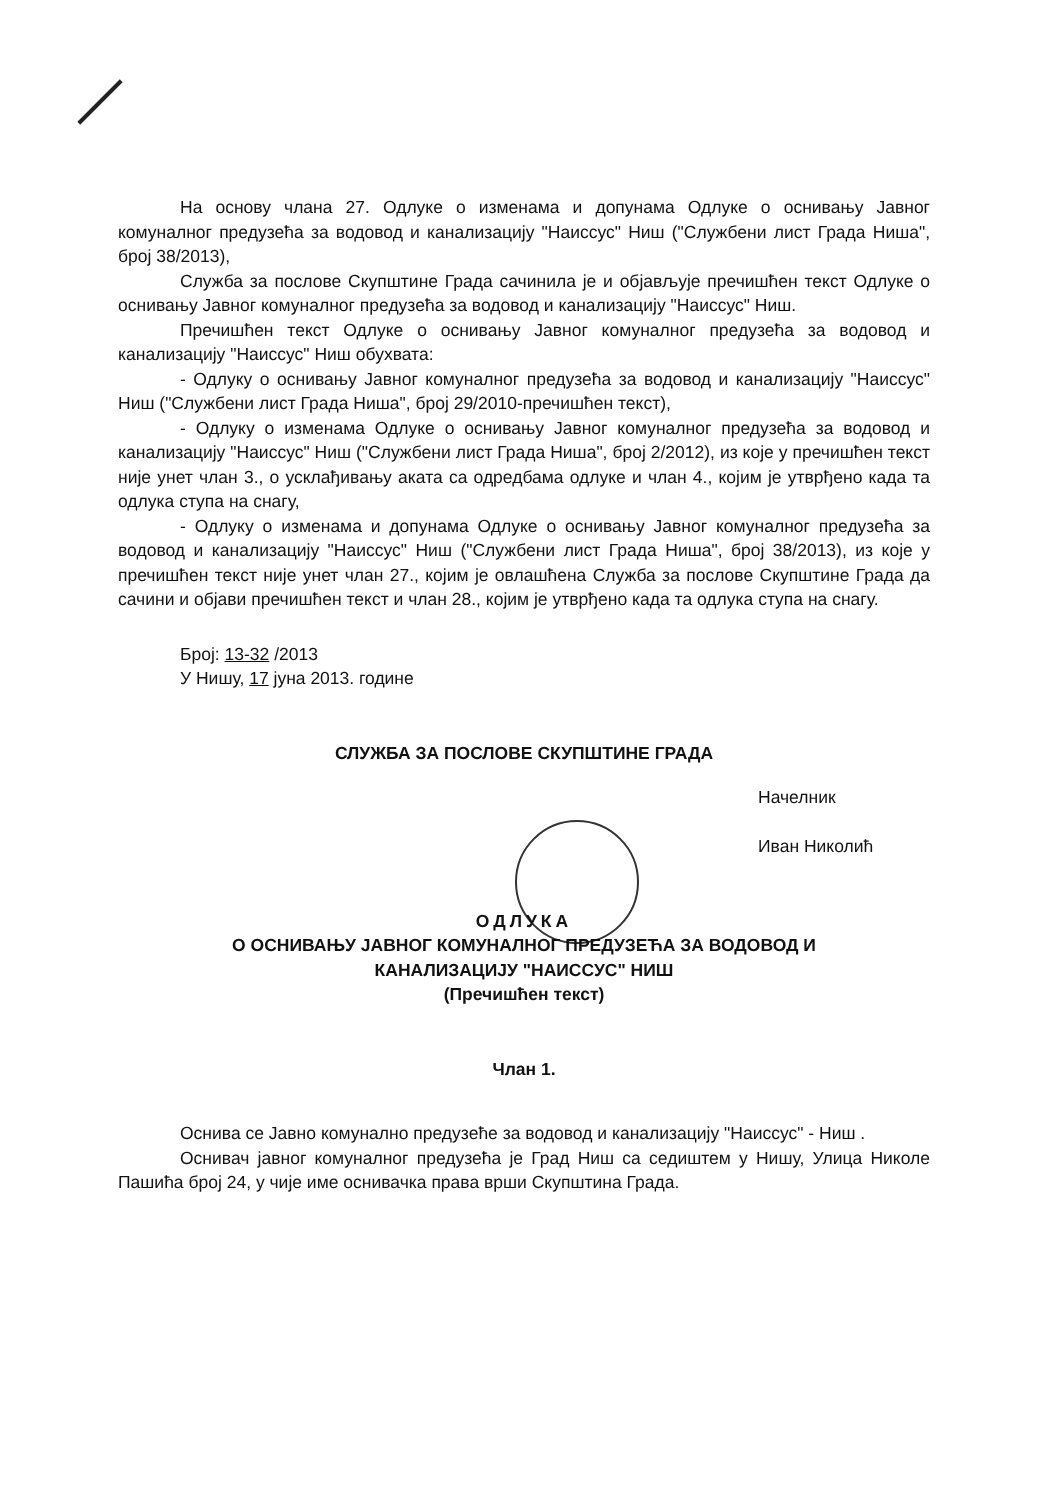На основу члана 27. Одлуке о изменама и допунама Одлуке о оснивању Јавног комуналног предузећа за водовод и канализацију "Наиссус" Ниш ("Службени лист Града Ниша", број 38/2013),
Служба за послове Скупштине Града сачинила је и објављује пречишћен текст Одлуке о оснивању Јавног комуналног предузећа за водовод и канализацију "Наиссус" Ниш.
Пречишћен текст Одлуке о оснивању Јавног комуналног предузећа за водовод и канализацију "Наиссус" Ниш обухвата:
- Одлуку о оснивању Јавног комуналног предузећа за водовод и канализацију "Наиссус" Ниш ("Службени лист Града Ниша", број 29/2010-пречишћен текст),
- Одлуку о изменама Одлуке о оснивању Јавног комуналног предузећа за водовод и канализацију "Наиссус" Ниш ("Службени лист Града Ниша", број 2/2012), из које у пречишћен текст није унет члан 3., о усклађивању аката са одредбама одлуке и члан 4., којим је утврђено када та одлука ступа на снагу,
- Одлуку о изменама и допунама Одлуке о оснивању Јавног комуналног предузећа за водовод и канализацију "Наиссус" Ниш ("Службени лист Града Ниша", број 38/2013), из које у пречишћен текст није унет члан 27., којим је овлашћена Служба за послове Скупштине Града да сачини и објави пречишћен текст и члан 28., којим је утврђено када та одлука ступа на снагу.
Број: 13-32 /2013
У Нишу, 17 јуна 2013. године
СЛУЖБА ЗА ПОСЛОВЕ СКУПШТИНЕ ГРАДА
Начелник
Иван Николић
ОДЛУКА
О ОСНИВАЊУ ЈАВНОГ КОМУНАЛНОГ ПРЕДУЗЕЋА ЗА ВОДОВОД И
КАНАЛИЗАЦИЈУ "НАИССУС" НИШ
(Пречишћен текст)
Члан 1.
Оснива се Јавно комунално предузеће за водовод и канализацију "Наиссус" - Ниш .
Оснивач јавног комуналног предузећа је Град Ниш са седиштем у Нишу, Улица Николе Пашића број 24, у чије име оснивачка права врши Скупштина Града.